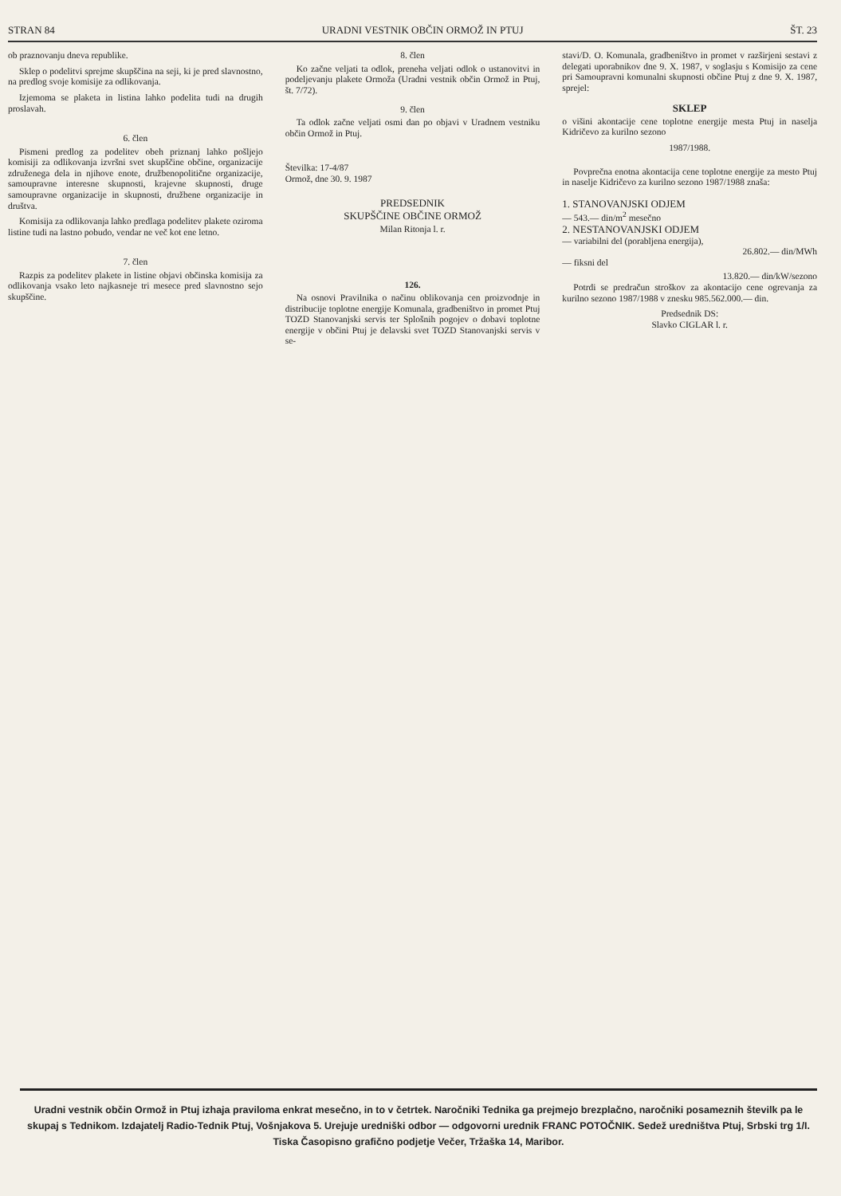STRAN 84 URADNI VESTNIK OBČIN ORMOŽ IN PTUJ ŠT. 23
ob praznovanju dneva republike.
Sklep o podelitvi sprejme skupščina na seji, ki je pred slavnostno, na predlog svoje komisije za odlikovanja.
Izjemoma se plaketa in listina lahko podelita tudi na drugih proslavah.
6. člen
Pismeni predlog za podelitev obeh priznanj lahko pošljejo komisiji za odlikovanja izvršni svet skupščine občine, organizacije združenega dela in njihove enote, družbenopolitične organizacije, samoupravne interesne skupnosti, krajevne skupnosti, druge samoupravne organizacije in skupnosti, družbene organizacije in društva.
Komisija za odlikovanja lahko predlaga podelitev plakete oziroma listine tudi na lastno pobudo, vendar ne več kot ene letno.
7. člen
Razpis za podelitev plakete in listine objavi občinska komisija za odlikovanja vsako leto najkasneje tri mesece pred slavnostno sejo skupščine.
8. člen
Ko začne veljati ta odlok, preneha veljati odlok o ustanovitvi in podeljevanju plakete Ormoža (Uradni vestnik občin Ormož in Ptuj, št. 7/72).
9. člen
Ta odlok začne veljati osmi dan po objavi v Uradnem vestniku občin Ormož in Ptuj.
Številka: 17-4/87
Ormož, dne 30. 9. 1987
PREDSEDNIK
SKUPŠČINE OBČINE ORMOŽ
Milan Ritonja l. r.
126.
Na osnovi Pravilnika o načinu oblikovanja cen proizvodnje in distribucije toplotne energije Komunala, gradbeništvo in promet Ptuj TOZD Stanovanjski servis ter Splošnih pogojev o dobavi toplotne energije v občini Ptuj je delavski svet TOZD Stanovanjski servis v se-
stavi/D. O. Komunala, gradbeništvo in promet v razširjeni sestavi z delegati uporabnikov dne 9. X. 1987, v soglasju s Komisijo za cene pri Samoupravni komunalni skupnosti občine Ptuj z dne 9. X. 1987, sprejel:
SKLEP
o višini akontacije cene toplotne energije mesta Ptuj in naselja Kidričevo za kurilno sezono
1987/1988.
Povprečna enotna akontacija cene toplotne energije za mesto Ptuj in naselje Kidričevo za kurilno sezono 1987/1988 znaša:
1. STANOVANJSKI ODJEM
— 543.— din/m<sup>2</sup> mesečno
2. NESTANOVANJSKI ODJEM
— variabilni del (porabljena energija),
26.802.— din/MWh
— fiksni del
13.820.— din/kW/sezono
Potrdi se predračun stroškov za akontacijo cene ogrevanja za kurilno sezono 1987/1988 v znesku 985.562.000.— din.
Predsednik DS:
Slavko CIGLAR l. r.
Uradni vestnik občin Ormož in Ptuj izhaja praviloma enkrat mesečno, in to v četrtek. Naročniki Tednika ga prejmejo brezplačno, naročniki posameznih številk pa le skupaj s Tednikom. Izdajatelj Radio-Tednik Ptuj, Vošnjakova 5. Urejuje uredniški odbor — odgovorni urednik FRANC POTOČNIK. Sedež uredništva Ptuj, Srbski trg 1/I. Tiska Časopisno grafično podjetje Večer, Tržaška 14, Maribor.